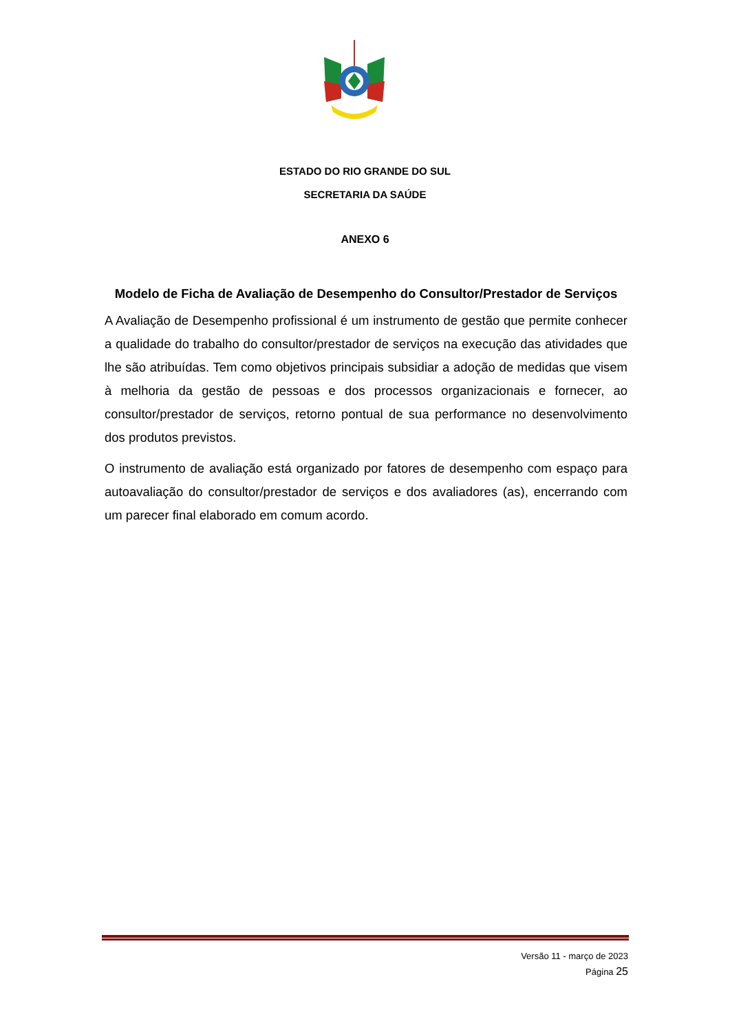ESTADO DO RIO GRANDE DO SUL
SECRETARIA DA SAÚDE
ANEXO 6
Modelo de Ficha de Avaliação de Desempenho do Consultor/Prestador de Serviços
A Avaliação de Desempenho profissional é um instrumento de gestão que permite conhecer a qualidade do trabalho do consultor/prestador de serviços na execução das atividades que lhe são atribuídas. Tem como objetivos principais subsidiar a adoção de medidas que visem à melhoria da gestão de pessoas e dos processos organizacionais e fornecer, ao consultor/prestador de serviços, retorno pontual de sua performance no desenvolvimento dos produtos previstos.
O instrumento de avaliação está organizado por fatores de desempenho com espaço para autoavaliação do consultor/prestador de serviços e dos avaliadores (as), encerrando com um parecer final elaborado em comum acordo.
Versão 11 - março de 2023
Página 25